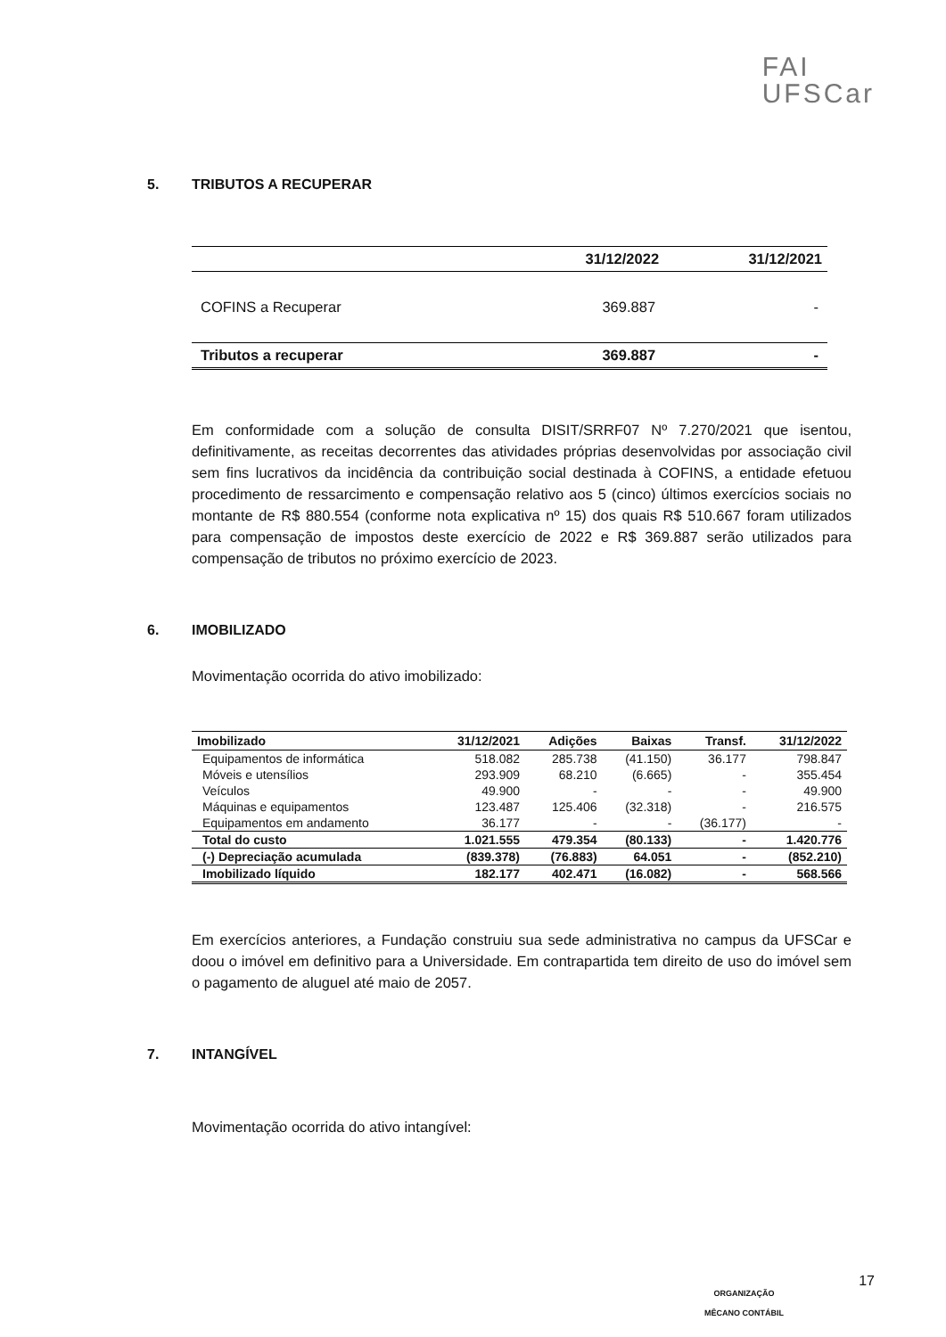FAI
UFSCar
5. TRIBUTOS A RECUPERAR
| | 31/12/2022 | 31/12/2021 |
| --- | --- | --- |
| COFINS a Recuperar | 369.887 | - |
| Tributos a recuperar | 369.887 | - |
Em conformidade com a solução de consulta DISIT/SRRF07 Nº 7.270/2021 que isentou, definitivamente, as receitas decorrentes das atividades próprias desenvolvidas por associação civil sem fins lucrativos da incidência da contribuição social destinada à COFINS, a entidade efetuou procedimento de ressarcimento e compensação relativo aos 5 (cinco) últimos exercícios sociais no montante de R$ 880.554 (conforme nota explicativa nº 15) dos quais R$ 510.667 foram utilizados para compensação de impostos deste exercício de 2022 e R$ 369.887 serão utilizados para compensação de tributos no próximo exercício de 2023.
6. IMOBILIZADO
Movimentação ocorrida do ativo imobilizado:
| Imobilizado | 31/12/2021 | Adições | Baixas | Transf. | 31/12/2022 |
| --- | --- | --- | --- | --- | --- |
| Equipamentos de informática | 518.082 | 285.738 | (41.150) | 36.177 | 798.847 |
| Móveis e utensílios | 293.909 | 68.210 | (6.665) | - | 355.454 |
| Veículos | 49.900 | - | - | - | 49.900 |
| Máquinas e equipamentos | 123.487 | 125.406 | (32.318) | - | 216.575 |
| Equipamentos em andamento | 36.177 | - | - | (36.177) | - |
| Total do custo | 1.021.555 | 479.354 | (80.133) | - | 1.420.776 |
| (-) Depreciação acumulada | (839.378) | (76.883) | 64.051 | - | (852.210) |
| Imobilizado líquido | 182.177 | 402.471 | (16.082) | - | 568.566 |
Em exercícios anteriores, a Fundação construiu sua sede administrativa no campus da UFSCar e doou o imóvel em definitivo para a Universidade. Em contrapartida tem direito de uso do imóvel sem o pagamento de aluguel até maio de 2057.
7. INTANGÍVEL
Movimentação ocorrida do ativo intangível:
ORGANIZAÇÃO
MÊCANO CONTÁBIL
17